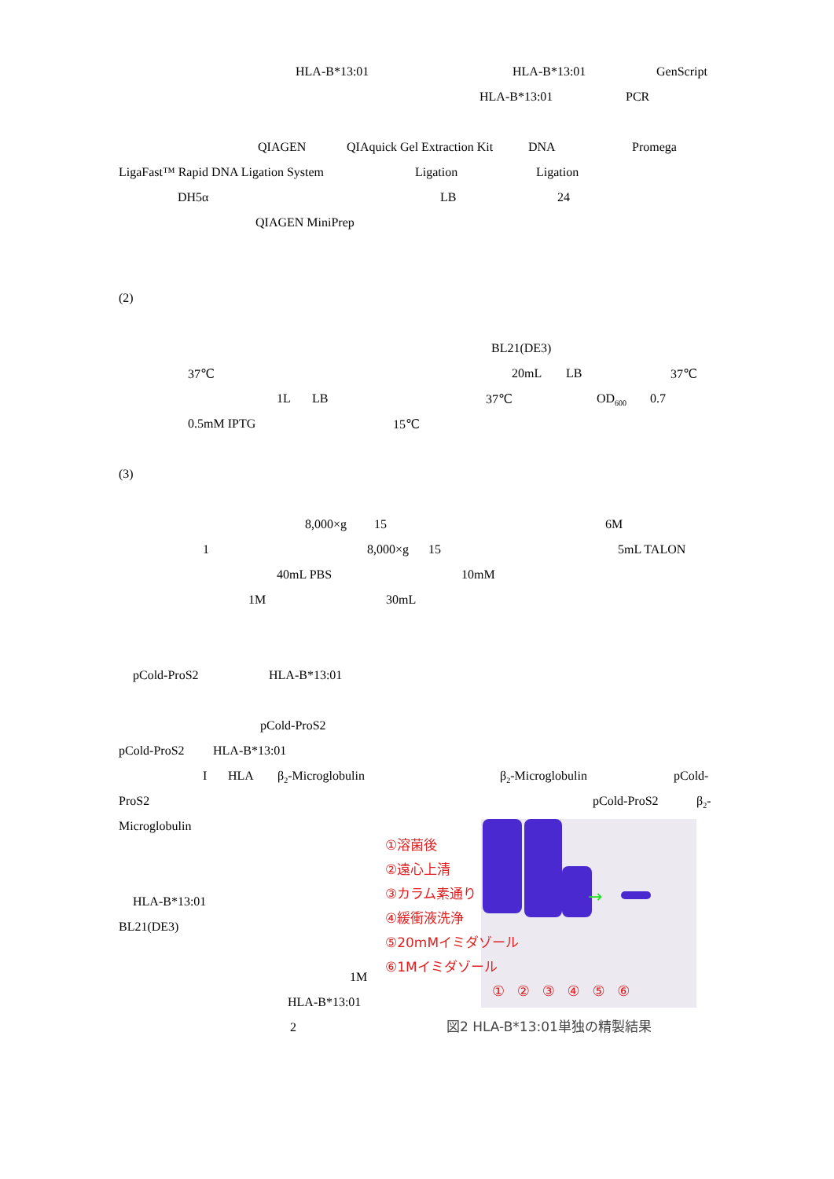HLA-B*13:01 HLA-B*13:01 GenScript
HLA-B*13:01 PCR
QIAGEN QIAquick Gel Extraction Kit DNA Promega
LigaFast™ Rapid DNA Ligation System Ligation Ligation
DH5α LB 24
QIAGEN MiniPrep
(2)
BL21(DE3)
37℃ 20mL LB 37℃
1L LB 37℃ OD<sub>600</sub> 0.7
0.5mM IPTG 15℃
(3)
8,000×g 15 6M
1 8,000×g 15 5mL TALON
40mL PBS 10mM
1M 30mL
pCold-ProS2 HLA-B*13:01
pCold-ProS2
pCold-ProS2 HLA-B*13:01
I HLA β<sub>2</sub>-Microglobulin β<sub>2</sub>-Microglobulin pCold-
ProS2 pCold-ProS2 β<sub>2</sub>-
Microglobulin
HLA-B*13:01
BL21(DE3)
1M
HLA-B*13:01
2
→
①溶菌後
②遠心上清
③カラム素通り
④緩衝液洗浄
⑤20mMイミダゾール
⑥1Mイミダゾール
① ② ③ ④ ⑤ ⑥
図2 HLA-B*13:01単独の精製結果